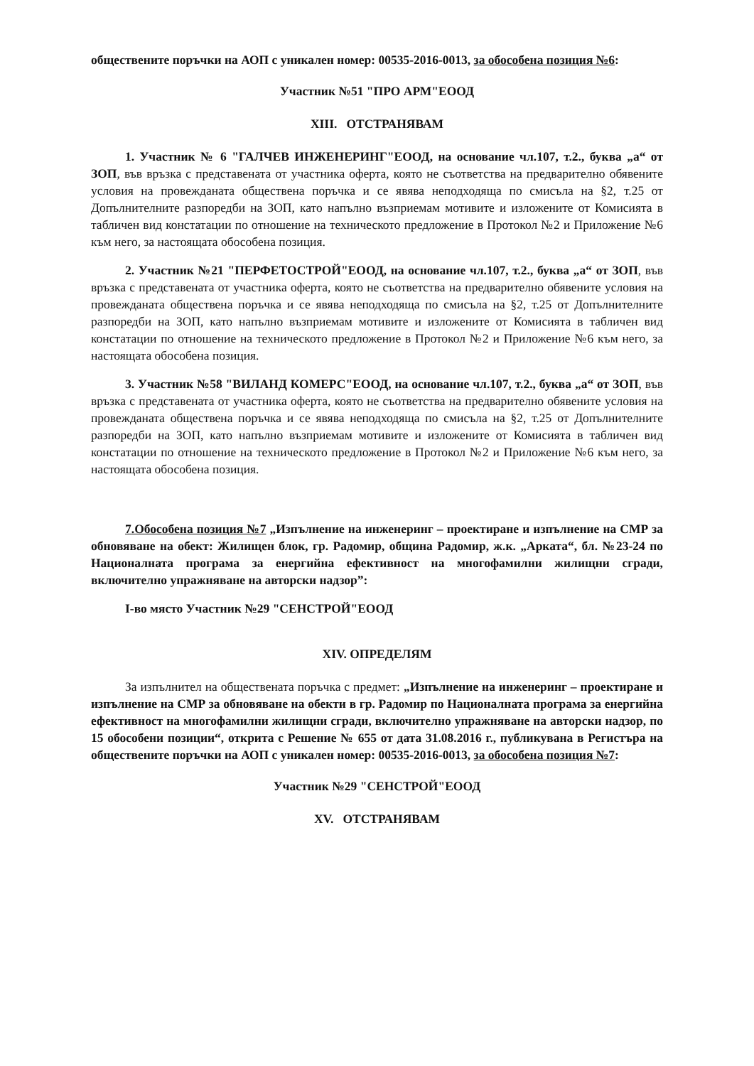обществените поръчки на АОП с уникален номер: 00535-2016-0013, за обособена позиция №6:
Участник №51 "ПРО АРМ"ЕООД
XIII. ОТСТРАНЯВАМ
1. Участник № 6 "ГАЛЧЕВ ИНЖЕНЕРИНГ"ЕООД, на основание чл.107, т.2., буква „а“ от ЗОП, във връзка с представената от участника оферта, която не съответства на предварително обявените условия на провежданата обществена поръчка и се явява неподходяща по смисъла на §2, т.25 от Допълнителните разпоредби на ЗОП, като напълно възприемам мотивите и изложените от Комисията в табличен вид констатации по отношение на техническото предложение в Протокол №2 и Приложение №6 към него, за настоящата обособена позиция.
2. Участник №21 "ПЕРФЕТОСТРОЙ"ЕООД, на основание чл.107, т.2., буква „а“ от ЗОП, във връзка с представената от участника оферта, която не съответства на предварително обявените условия на провежданата обществена поръчка и се явява неподходяща по смисъла на §2, т.25 от Допълнителните разпоредби на ЗОП, като напълно възприемам мотивите и изложените от Комисията в табличен вид констатации по отношение на техническото предложение в Протокол №2 и Приложение №6 към него, за настоящата обособена позиция.
3. Участник №58 "ВИЛАНД КОМЕРС"ЕООД, на основание чл.107, т.2., буква „а“ от ЗОП, във връзка с представената от участника оферта, която не съответства на предварително обявените условия на провежданата обществена поръчка и се явява неподходяща по смисъла на §2, т.25 от Допълнителните разпоредби на ЗОП, като напълно възприемам мотивите и изложените от Комисията в табличен вид констатации по отношение на техническото предложение в Протокол №2 и Приложение №6 към него, за настоящата обособена позиция.
7.Обособена позиция №7 „Изпълнение на инженеринг – проектиране и изпълнение на СМР за обновяване на обект: Жилищен блок, гр. Радомир, община Радомир, ж.к. „Арката“, бл. №23-24 по Националната програма за енергийна ефективност на многофамилни жилищни сгради, включително упражняване на авторски надзор”:
I-во място Участник №29 "СЕНСТРОЙ"ЕООД
XIV. ОПРЕДЕЛЯМ
За изпълнител на обществената поръчка с предмет: „Изпълнение на инженеринг – проектиране и изпълнение на СМР за обновяване на обекти в гр. Радомир по Националната програма за енергийна ефективност на многофамилни жилищни сгради, включително упражняване на авторски надзор, по 15 обособени позиции“, открита с Решение № 655 от дата 31.08.2016 г., публикувана в Регистъра на обществените поръчки на АОП с уникален номер: 00535-2016-0013, за обособена позиция №7:
Участник №29 "СЕНСТРОЙ"ЕООД
XV. ОТСТРАНЯВАМ